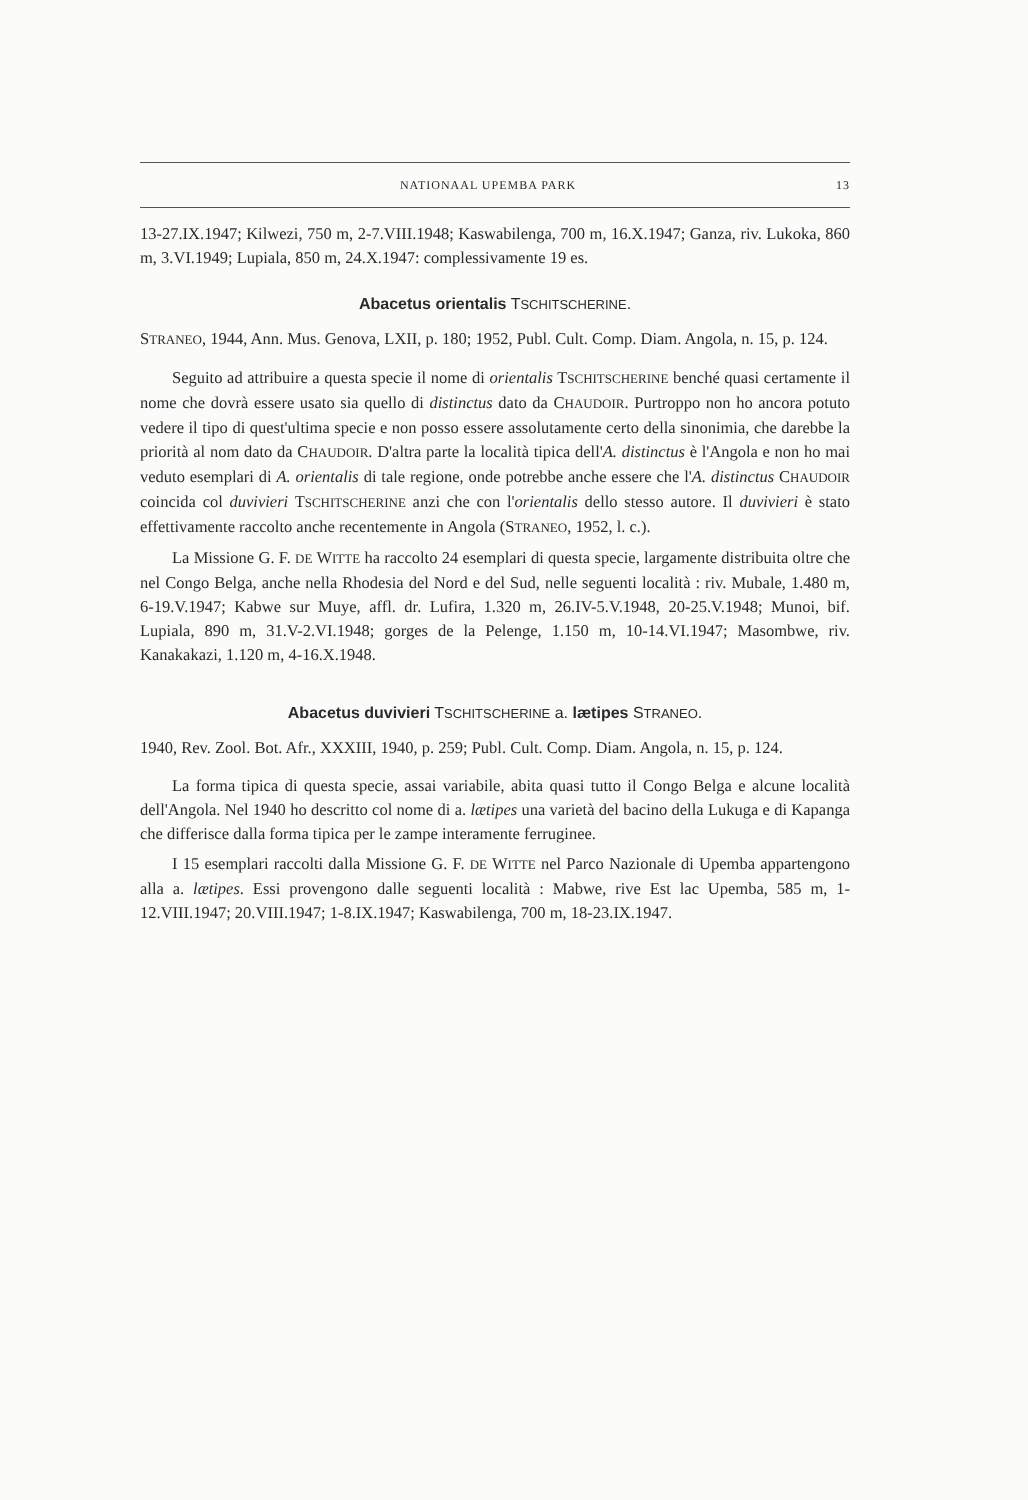NATIONAAL UPEMBA PARK 13
13-27.IX.1947; Kilwezi, 750 m, 2-7.VIII.1948; Kaswabilenga, 700 m, 16.X.1947; Ganza, riv. Lukoka, 860 m, 3.VI.1949; Lupiala, 850 m, 24.X.1947: complessivamente 19 es.
Abacetus orientalis TSCHITSCHERINE.
STRANEO, 1944, Ann. Mus. Genova, LXII, p. 180; 1952, Publ. Cult. Comp. Diam. Angola, n. 15, p. 124.
Seguito ad attribuire a questa specie il nome di orientalis TSCHITSCHERINE benché quasi certamente il nome che dovrà essere usato sia quello di distinctus dato da CHAUDOIR. Purtroppo non ho ancora potuto vedere il tipo di quest'ultima specie e non posso essere assolutamente certo della sinonimia, che darebbe la priorità al nom dato da CHAUDOIR. D'altra parte la località tipica dell'A. distinctus è l'Angola e non ho mai veduto esemplari di A. orientalis di tale regione, onde potrebbe anche essere che l'A. distinctus CHAUDOIR coincida col duvivieri TSCHITSCHERINE anzi che con l'orientalis dello stesso autore. Il duvivieri è stato effettivamente raccolto anche recentemente in Angola (STRANEO, 1952, l. c.).
La Missione G. F. DE WITTE ha raccolto 24 esemplari di questa specie, largamente distribuita oltre che nel Congo Belga, anche nella Rhodesia del Nord e del Sud, nelle seguenti località : riv. Mubale, 1.480 m, 6-19.V.1947; Kabwe sur Muye, affl. dr. Lufira, 1.320 m, 26.IV-5.V.1948, 20-25.V.1948; Munoi, bif. Lupiala, 890 m, 31.V-2.VI.1948; gorges de la Pelenge, 1.150 m, 10-14.VI.1947; Masombwe, riv. Kanakakazi, 1.120 m, 4-16.X.1948.
Abacetus duvivieri TSCHITSCHERINE a. lætipes STRANEO.
1940, Rev. Zool. Bot. Afr., XXXIII, 1940, p. 259; Publ. Cult. Comp. Diam. Angola, n. 15, p. 124.
La forma tipica di questa specie, assai variabile, abita quasi tutto il Congo Belga e alcune località dell'Angola. Nel 1940 ho descritto col nome di a. lætipes una varietà del bacino della Lukuga e di Kapanga che differisce dalla forma tipica per le zampe interamente ferruginee.
I 15 esemplari raccolti dalla Missione G. F. DE WITTE nel Parco Nazionale di Upemba appartengono alla a. lætipes. Essi provengono dalle seguenti località : Mabwe, rive Est lac Upemba, 585 m, 1-12.VIII.1947; 20.VIII.1947; 1-8.IX.1947; Kaswabilenga, 700 m, 18-23.IX.1947.